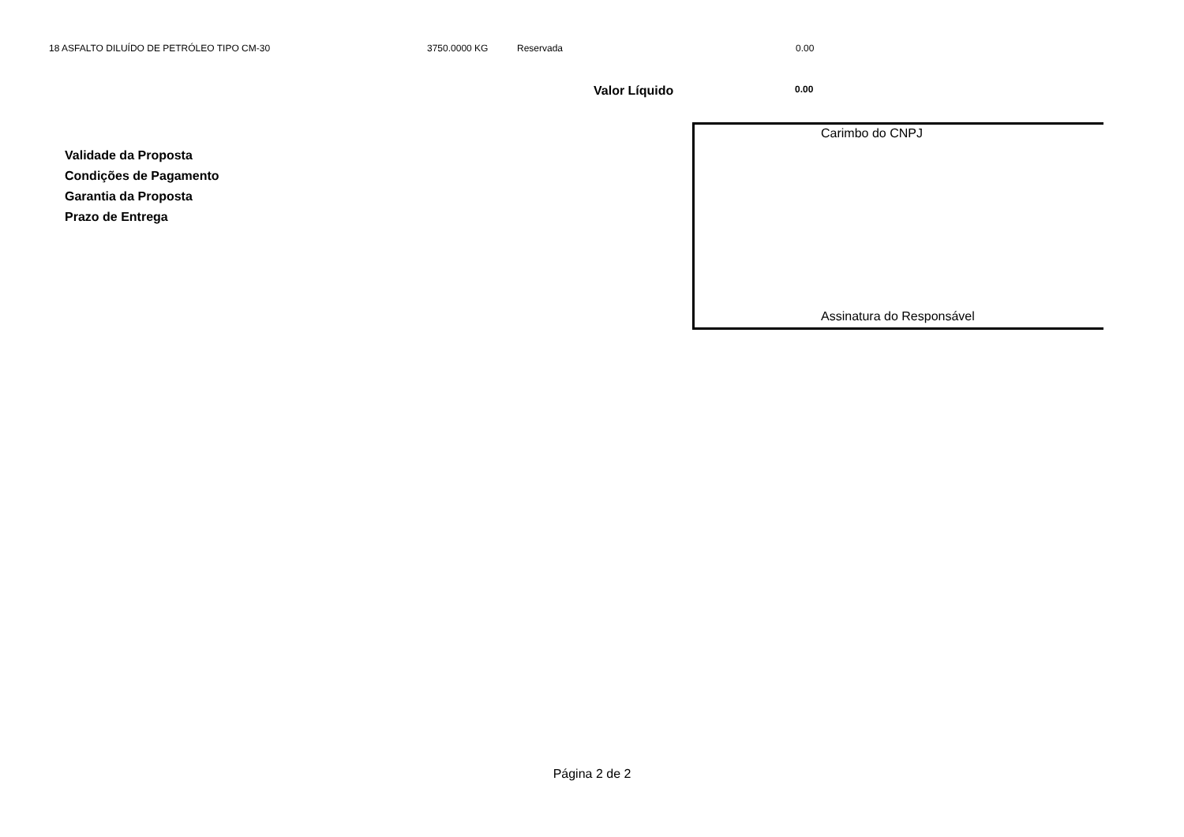18 ASFALTO DILUÍDO DE PETRÓLEO TIPO CM-30 3750.0000 KG Reservada 0.00
Valor Líquido 0.00
Carimbo do CNPJ
Validade da Proposta
Condições de Pagamento
Garantia da Proposta
Prazo de Entrega
Assinatura do Responsável
Página 2 de 2